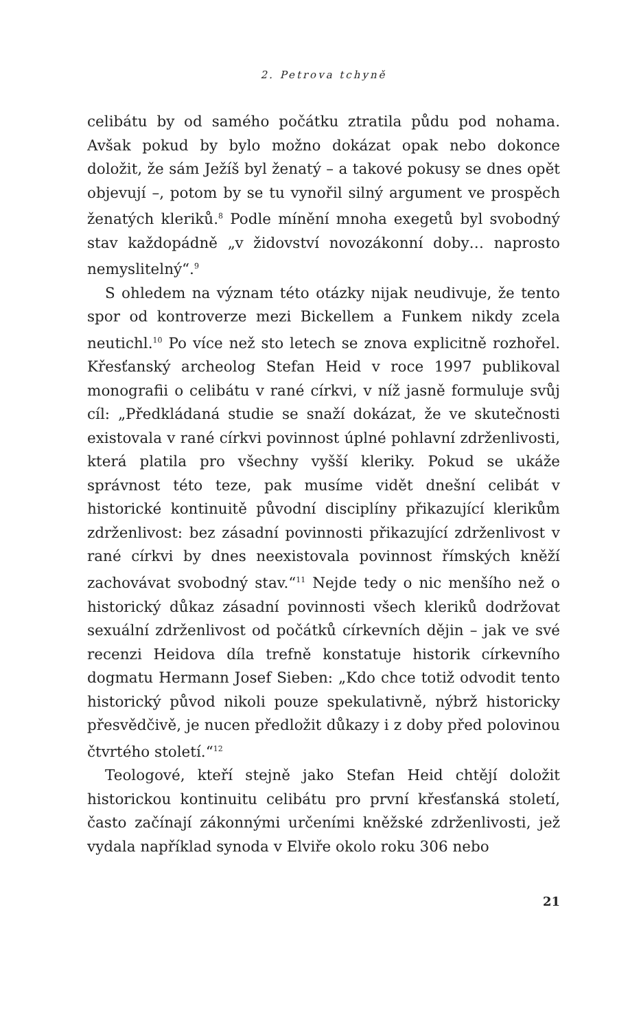2. Petrova tchyně
celibátu by od samého počátku ztratila půdu pod nohama. Avšak pokud by bylo možno dokázat opak nebo dokonce doložit, že sám Ježíš byl ženatý – a takové pokusy se dnes opět objevují –, potom by se tu vynořil silný argument ve prospěch ženatých kleriků.<sup>8</sup> Podle mínění mnoha exegetů byl svobodný stav každopádně „v židovství novozákonní doby… naprosto nemyslitelný“.<sup>9</sup>
S ohledem na význam této otázky nijak neudivuje, že tento spor od kontroverze mezi Bickellem a Funkem nikdy zcela neutichl.<sup>10</sup> Po více než sto letech se znova explicitně rozhořel. Křesťanský archeolog Stefan Heid v roce 1997 publikoval monografii o celibátu v rané církvi, v níž jasně formuluje svůj cíl: „Předkládaná studie se snaží dokázat, že ve skutečnosti existovala v rané církvi povinnost úplné pohlavní zdrženlivosti, která platila pro všechny vyšší kleriky. Pokud se ukáže správnost této teze, pak musíme vidět dnešní celibát v historické kontinuitě původní disciplíny přikazující klerikům zdrženlivost: bez zásadní povinnosti přikazující zdrženlivost v rané církvi by dnes neexistovala povinnost římských kněží zachovávat svobodný stav.“<sup>11</sup> Nejde tedy o nic menšího než o historický důkaz zásadní povinnosti všech kleriků dodržovat sexuální zdrženlivost od počátků církevních dějin – jak ve své recenzi Heidova díla trefně konstatuje historik církevního dogmatu Hermann Josef Sieben: „Kdo chce totiž odvodit tento historický původ nikoli pouze spekulativně, nýbrž historicky přesvědčivě, je nucen předložit důkazy i z doby před polovinou čtvrtého století.“<sup>12</sup>
Teologové, kteří stejně jako Stefan Heid chtějí doložit historickou kontinuitu celibátu pro první křesťanská století, často začínají zákonnými určeními kněžské zdrženlivosti, jež vydala například synoda v Elviře okolo roku 306 nebo
21